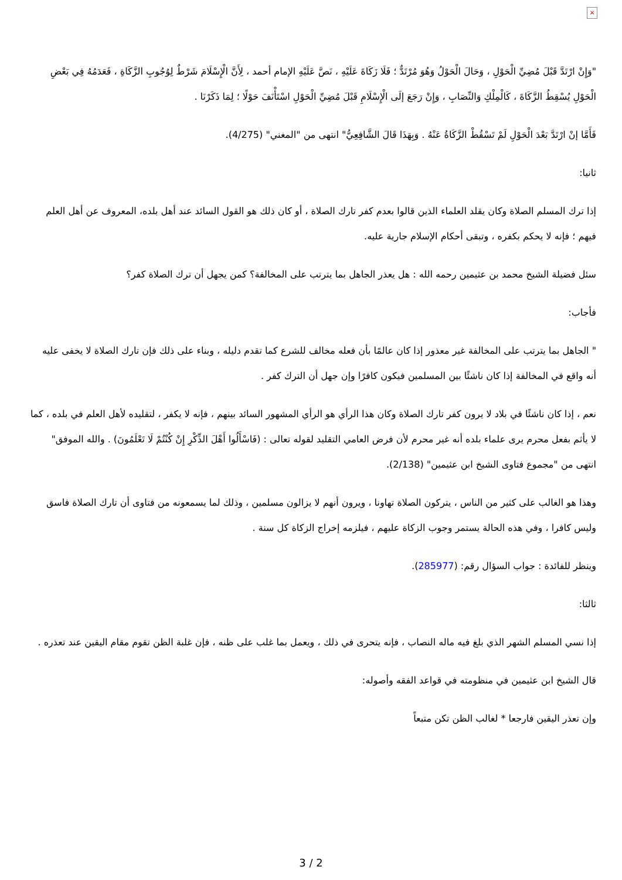×
"وَإِنْ ارْتَدَّ قَبْلَ مُضِيِّ الْحَوْلِ ، وَحَالَ الْحَوْلُ وَهُوَ مُرْتَدٌّ ؛ فَلَا زَكَاةَ عَلَيْهِ ، نَصَّ عَلَيْهِ الإمام أحمد ، لِأَنَّ الْإِسْلَامَ شَرْطٌ لِوُجُوبِ الزَّكَاةِ ، فَعَدَمُهُ فِي بَعْضِ الْحَوْلِ يُسْقِطُ الزَّكَاةَ ، كَالْمِلْكِ وَالنِّصَابِ ، وَإِنْ رَجَعَ إلَى الْإِسْلَامِ قَبْلَ مُضِيِّ الْحَوْلِ اسْتَأْنَفَ حَوْلًا ؛ لِمَا ذَكَرْنَا .
فَأَمَّا إنْ ارْتَدَّ بَعْدَ الْحَوْلِ لَمْ تَسْقُطْ الزَّكَاةُ عَنْهُ . وَبِهَذَا قَالَ الشَّافِعِيُّ" انتهى من "المغني" (4/275).
ثانيا:
إذا ترك المسلم الصلاة وكان يقلد العلماء الذين قالوا بعدم كفر تارك الصلاة ، أو كان ذلك هو القول السائد عند أهل بلده، المعروف عن أهل العلم فيهم ؛ فإنه لا يحكم بكفره ، وتبقى أحكام الإسلام جارية عليه.
سئل فضيلة الشيخ محمد بن عثيمين رحمه الله : هل يعذر الجاهل بما يترتب على المخالفة؟ كمن يجهل أن ترك الصلاة كفر؟
فأجاب:
" الجاهل بما يترتب على المخالفة غير معذور إذا كان عالمًا بأن فعله مخالف للشرع كما تقدم دليله ، وبناء على ذلك فإن تارك الصلاة لا يخفى عليه أنه واقع في المخالفة إذا كان ناشئًا بين المسلمين فيكون كافرًا وإن جهل أن الترك كفر .
نعم ، إذا كان ناشئًا في بلاد لا يرون كفر تارك الصلاة وكان هذا الرأي هو الرأي المشهور السائد بينهم ، فإنه لا يكفر ، لتقليده لأهل العلم في بلده ، كما لا يأثم بفعل محرم يرى علماء بلده أنه غير محرم لأن فرض العامي التقليد لقوله تعالى : (فَاسْأَلُوا أَهْلَ الذِّكْرِ إِنْ كُنْتُمْ لَا تَعْلَمُونَ) . والله الموفق" انتهى من "مجموع فتاوى الشيخ ابن عثيمين" (2/138).
وهذا هو الغالب على كثير من الناس ، يتركون الصلاة تهاونا ، ويرون أنهم لا يزالون مسلمين ، وذلك لما يسمعونه من فتاوى أن تارك الصلاة فاسق وليس كافرا ، وفي هذه الحالة يستمر وجوب الزكاة عليهم ، فيلزمه إخراج الزكاة كل سنة .
وينظر للفائدة : جواب السؤال رقم: (285977).
ثالثا:
إذا نسي المسلم الشهر الذي بلغ فيه ماله النصاب ، فإنه يتحرى في ذلك ، ويعمل بما غلب على ظنه ، فإن غلبة الظن تقوم مقام اليقين عند تعذره .
قال الشيخ ابن عثيمين في منظومته في قواعد الفقه وأصوله:
وإن تعذر اليقين فارجعا * لغالب الظن تكن متبعاً
3 / 2